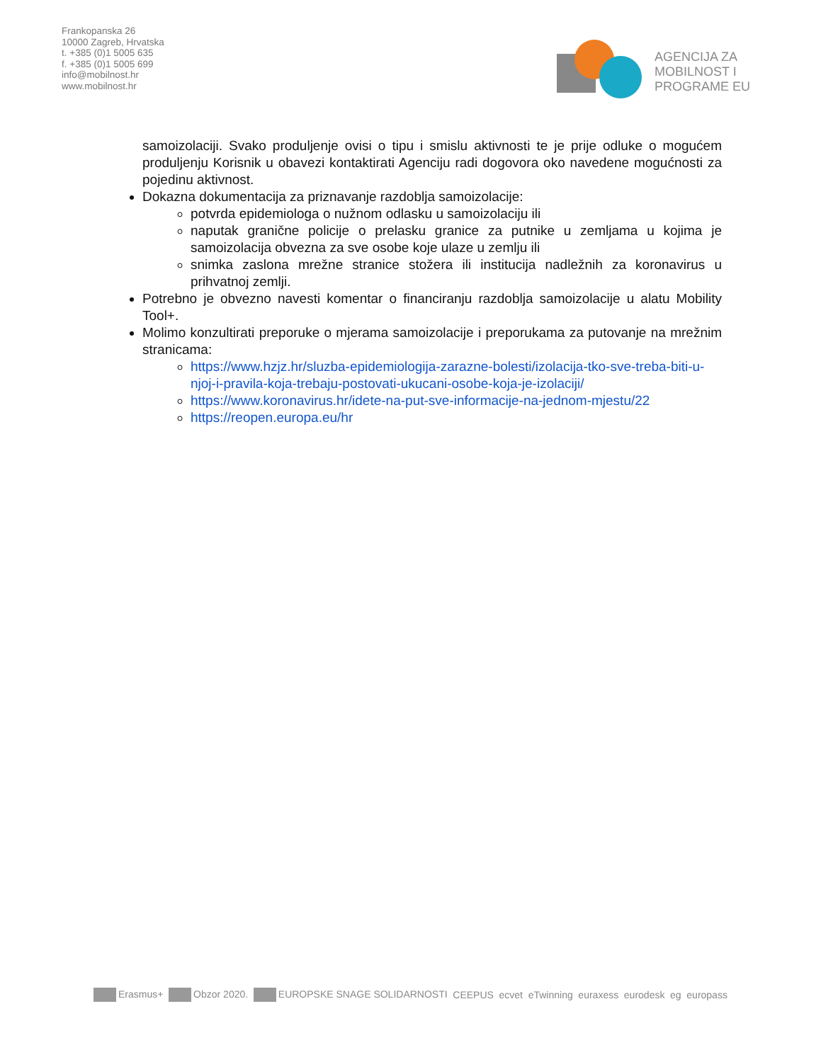Frankopanska 26
10000 Zagreb, Hrvatska
t. +385 (0)1 5005 635
f. +385 (0)1 5005 699
info@mobilnost.hr
www.mobilnost.hr
AGENCIJA ZA
MOBILNOST I
PROGRAME EU
samoizolaciji. Svako produljenje ovisi o tipu i smislu aktivnosti te je prije odluke o mogućem produljenju Korisnik u obavezi kontaktirati Agenciju radi dogovora oko navedene mogućnosti za pojedinu aktivnost.
Dokazna dokumentacija za priznavanje razdoblja samoizolacije:
potvrda epidemiologa o nužnom odlasku u samoizolaciju ili
naputak granične policije o prelasku granice za putnike u zemljama u kojima je samoizolacija obvezna za sve osobe koje ulaze u zemlju ili
snimka zaslona mrežne stranice stožera ili institucija nadležnih za koronavirus u prihvatnoj zemlji.
Potrebno je obvezno navesti komentar o financiranju razdoblja samoizolacije u alatu Mobility Tool+.
Molimo konzultirati preporuke o mjerama samoizolacije i preporukama za putovanje na mrežnim stranicama:
https://www.hzjz.hr/sluzba-epidemiologija-zarazne-bolesti/izolacija-tko-sve-treba-biti-u-njoj-i-pravila-koja-trebaju-postovati-ukucani-osobe-koja-je-izolaciji/
https://www.koronavirus.hr/idete-na-put-sve-informacije-na-jednom-mjestu/22
https://reopen.europa.eu/hr
Erasmus+ Obzor 2020. EUROPSKE SNAGE SOLIDARNOSTI CEEPUS ecvet eTwinning euraxess eurodesk eg europass